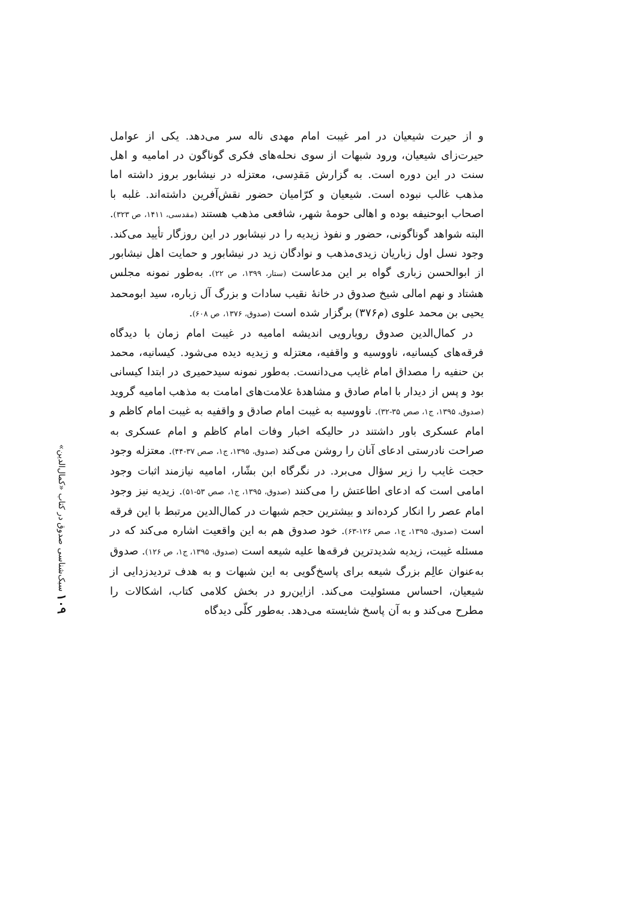۱۰۹ سبک‌شناسی صدوق در کتاب «کمال‌الدین»
و از حیرت شیعیان در امر غیبت امام مهدی ناله سر می‌دهد. یکی از عوامل حیرت‌زای شیعیان، ورود شبهات از سوی نحله‌های فکری گوناگون در امامیه و اهل سنت در این دوره است. به گزارش مَقدِسی، معتزله در نیشابور بروز داشته اما مذهب غالب نبوده است. شیعیان و کرّامیان حضور نقش‌آفرین داشته‌اند. غلبه با اصحاب ابوحنیفه بوده و اهالی حومهٔ شهر، شافعی مذهب هستند (مقدسی، ۱۴۱۱، ص ۳۲۳). البته شواهد گوناگونی، حضور و نفوذ زیدیه را در نیشابور در این روزگار تأیید می‌کند. وجود نسل اول زباریان زیدی‌مذهب و نوادگان زید در نیشابور و حمایت اهل نیشابور از ابوالحسن زباری گواه بر این مدعاست (ستار، ۱۳۹۹، ص ۲۲). به‌طور نمونه مجلس هشتاد و نهم امالی شیخ صدوق در خانهٔ نقیب سادات و بزرگ آل زباره، سید ابومحمد یحیی بن محمد علوی (م۳۷۶) برگزار شده است (صدوق، ۱۳۷۶، ص ۶۰۸).
در کمال‌الدین صدوق رویارویی اندیشه امامیه در غیبت امام زمان با دیدگاه فرقه‌های کیسانیه، ناووسیه و واقفیه، معتزله و زیدیه دیده می‌شود. کیسانیه، محمد بن حنفیه را مصداق امام غایب می‌دانست. به‌طور نمونه سیدحمیری در ابتدا کیسانی بود و پس از دیدار با امام صادق و مشاهدهٔ علامت‌های امامت به مذهب امامیه گروید (صدوق، ۱۳۹۵، ج۱، صص ۳۵-۳۲). ناووسیه به غیبت امام صادق و واقفیه به غیبت امام کاظم و امام عسکری باور داشتند در حالیکه اخبار وفات امام کاظم و امام عسکری به صراحت نادرستی ادعای آنان را روشن می‌کند (صدوق، ۱۳۹۵، ج۱، صص ۳۷-۴۴). معتزله وجود حجت غایب را زیر سؤال می‌برد. در نگرگاه ابن بشّار، امامیه نیازمند اثبات وجود امامی است که ادعای اطاعتش را می‌کنند (صدوق، ۱۳۹۵، ج۱، صص ۵۳-۵۱). زیدیه نیز وجود امام عصر را انکار کرده‌اند و بیشترین حجم شبهات در کمال‌الدین مرتبط با این فرقه است (صدوق، ۱۳۹۵، ج۱، صص ۱۲۶-۶۳). خود صدوق هم به این واقعیت اشاره می‌کند که در مسئله غیبت، زیدیه شدیدترین فرقه‌ها علیه شیعه است (صدوق، ۱۳۹۵، ج۱، ص ۱۲۶). صدوق به‌عنوان عالِم بزرگ شیعه برای پاسخ‌گویی به این شبهات و به هدف تردیدزدایی از شیعیان، احساس مسئولیت می‌کند. ازاین‌رو در بخش کلامی کتاب، اشکالات را مطرح می‌کند و به آن پاسخ شایسته می‌دهد. به‌طور کلّی دیدگاه